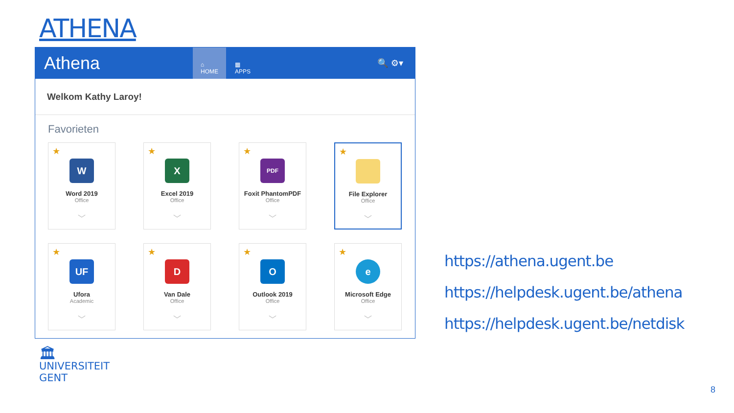ATHENA
Athena
⌂
HOME
▦
APPS
🔍 ⚙▾
Welkom Kathy Laroy!
Favorieten
★
W
Word 2019
Office
﹀
★
X
Excel 2019
Office
﹀
★
PDF
Foxit PhantomPDF
Office
﹀
★
File Explorer
Office
﹀
★
UF
Ufora
Academic
﹀
★
D
Van Dale
Office
﹀
★
O
Outlook 2019
Office
﹀
★
e
Microsoft Edge
Office
﹀
https://athena.ugent.be
https://helpdesk.ugent.be/athena
https://helpdesk.ugent.be/netdisk
🏛
UNIVERSITEIT
GENT
8